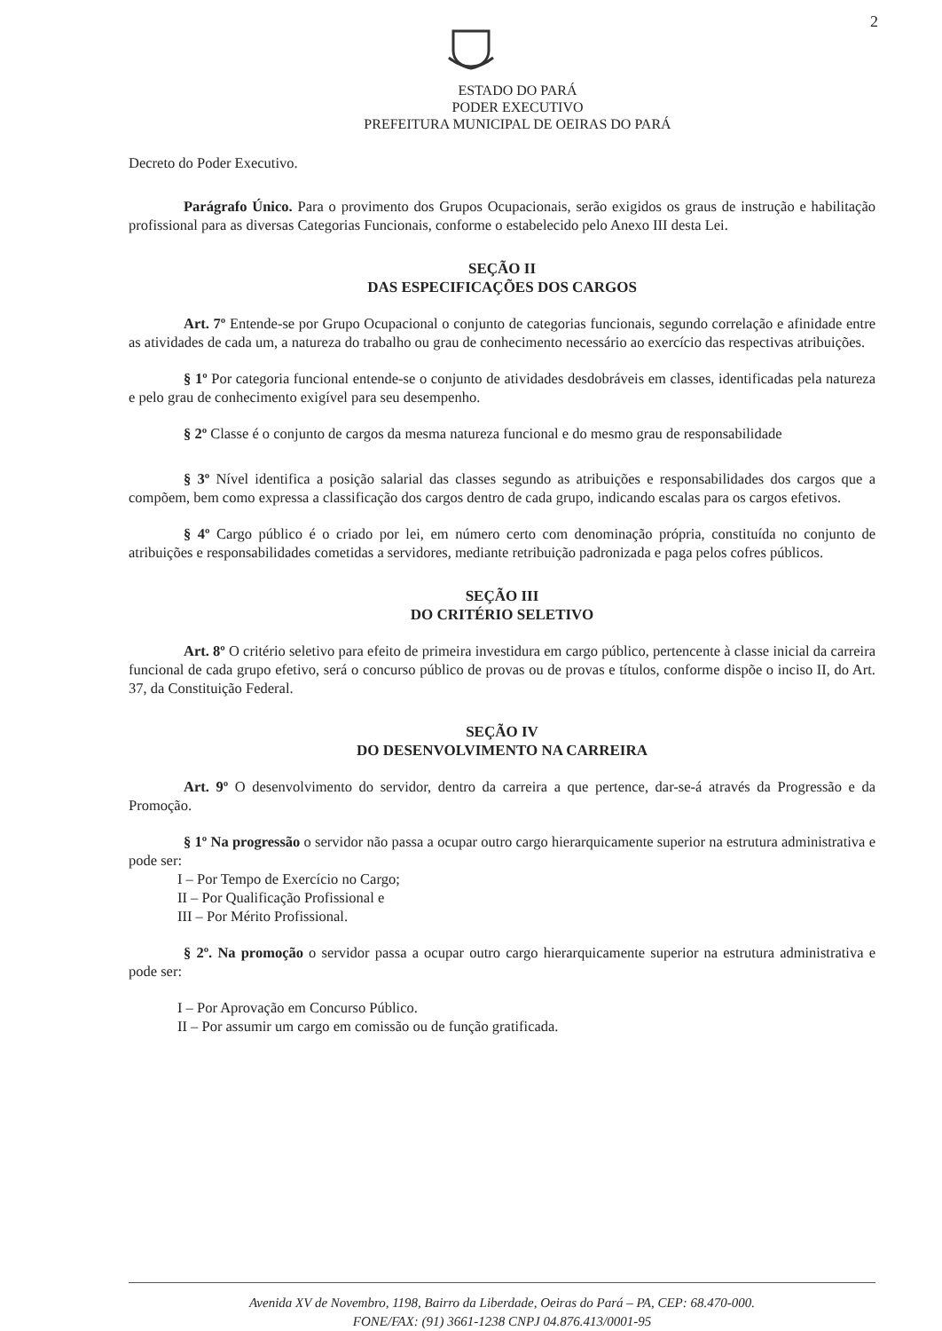2
ESTADO DO PARÁ
PODER EXECUTIVO
PREFEITURA MUNICIPAL DE OEIRAS DO PARÁ
Decreto do Poder Executivo.
Parágrafo Único. Para o provimento dos Grupos Ocupacionais, serão exigidos os graus de instrução e habilitação profissional para as diversas Categorias Funcionais, conforme o estabelecido pelo Anexo III desta Lei.
SEÇÃO II
DAS ESPECIFICAÇÕES DOS CARGOS
Art. 7º Entende-se por Grupo Ocupacional o conjunto de categorias funcionais, segundo correlação e afinidade entre as atividades de cada um, a natureza do trabalho ou grau de conhecimento necessário ao exercício das respectivas atribuições.
§ 1º Por categoria funcional entende-se o conjunto de atividades desdobráveis em classes, identificadas pela natureza e pelo grau de conhecimento exigível para seu desempenho.
§ 2º Classe é o conjunto de cargos da mesma natureza funcional e do mesmo grau de responsabilidade
§ 3º Nível identifica a posição salarial das classes segundo as atribuições e responsabilidades dos cargos que a compõem, bem como expressa a classificação dos cargos dentro de cada grupo, indicando escalas para os cargos efetivos.
§ 4º Cargo público é o criado por lei, em número certo com denominação própria, constituída no conjunto de atribuições e responsabilidades cometidas a servidores, mediante retribuição padronizada e paga pelos cofres públicos.
SEÇÃO III
DO CRITÉRIO SELETIVO
Art. 8º O critério seletivo para efeito de primeira investidura em cargo público, pertencente à classe inicial da carreira funcional de cada grupo efetivo, será o concurso público de provas ou de provas e títulos, conforme dispõe o inciso II, do Art. 37, da Constituição Federal.
SEÇÃO IV
DO DESENVOLVIMENTO NA CARREIRA
Art. 9º O desenvolvimento do servidor, dentro da carreira a que pertence, dar-se-á através da Progressão e da Promoção.
§ 1º Na progressão o servidor não passa a ocupar outro cargo hierarquicamente superior na estrutura administrativa e pode ser:
I – Por Tempo de Exercício no Cargo;
II – Por Qualificação Profissional e
III – Por Mérito Profissional.
§ 2º. Na promoção o servidor passa a ocupar outro cargo hierarquicamente superior na estrutura administrativa e pode ser:
I – Por Aprovação em Concurso Público.
II – Por assumir um cargo em comissão ou de função gratificada.
Avenida XV de Novembro, 1198, Bairro da Liberdade, Oeiras do Pará – PA, CEP: 68.470-000.
FONE/FAX: (91) 3661-1238 CNPJ 04.876.413/0001-95